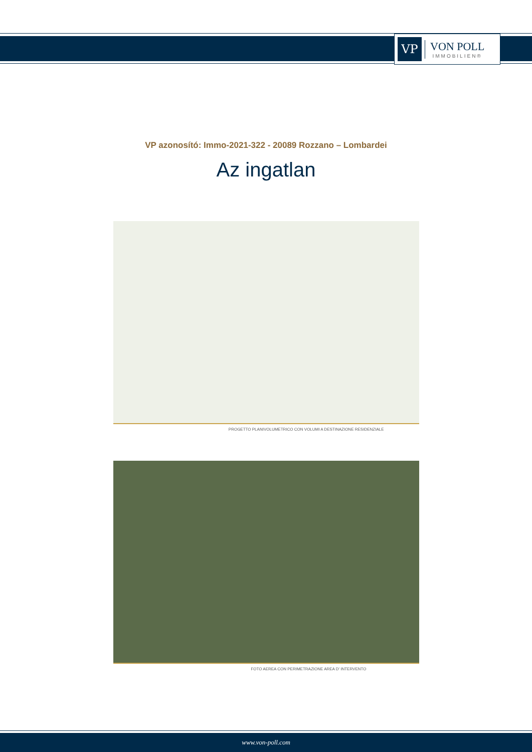VP
VON POLL
IMMOBILIEN®
VP azonosító: Immo-2021-322 - 20089 Rozzano – Lombardei
Az ingatlan
PROGETTO PLANIVOLUMETRICO CON VOLUMI A DESTINAZIONE RESIDENZIALE
FOTO AEREA CON PERIMETRAZIONE AREA D' INTERVENTO
www.von-poll.com